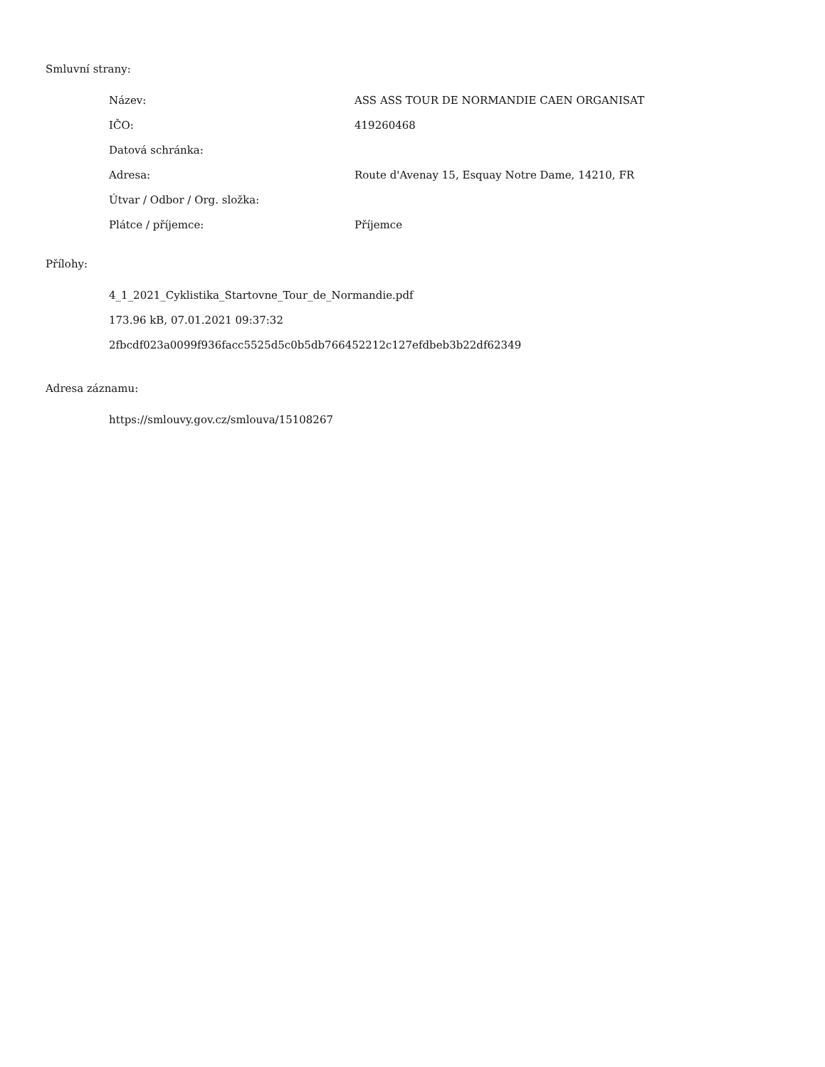Smluvní strany:
| Název: | ASS ASS TOUR DE NORMANDIE CAEN ORGANISAT |
| IČO: | 419260468 |
| Datová schránka: | |
| Adresa: | Route d'Avenay 15, Esquay Notre Dame, 14210, FR |
| Útvar / Odbor / Org. složka: | |
| Plátce / příjemce: | Příjemce |
Přílohy:
4_1_2021_Cyklistika_Startovne_Tour_de_Normandie.pdf
173.96 kB, 07.01.2021 09:37:32
2fbcdf023a0099f936facc5525d5c0b5db766452212c127efdbeb3b22df62349
Adresa záznamu:
https://smlouvy.gov.cz/smlouva/15108267